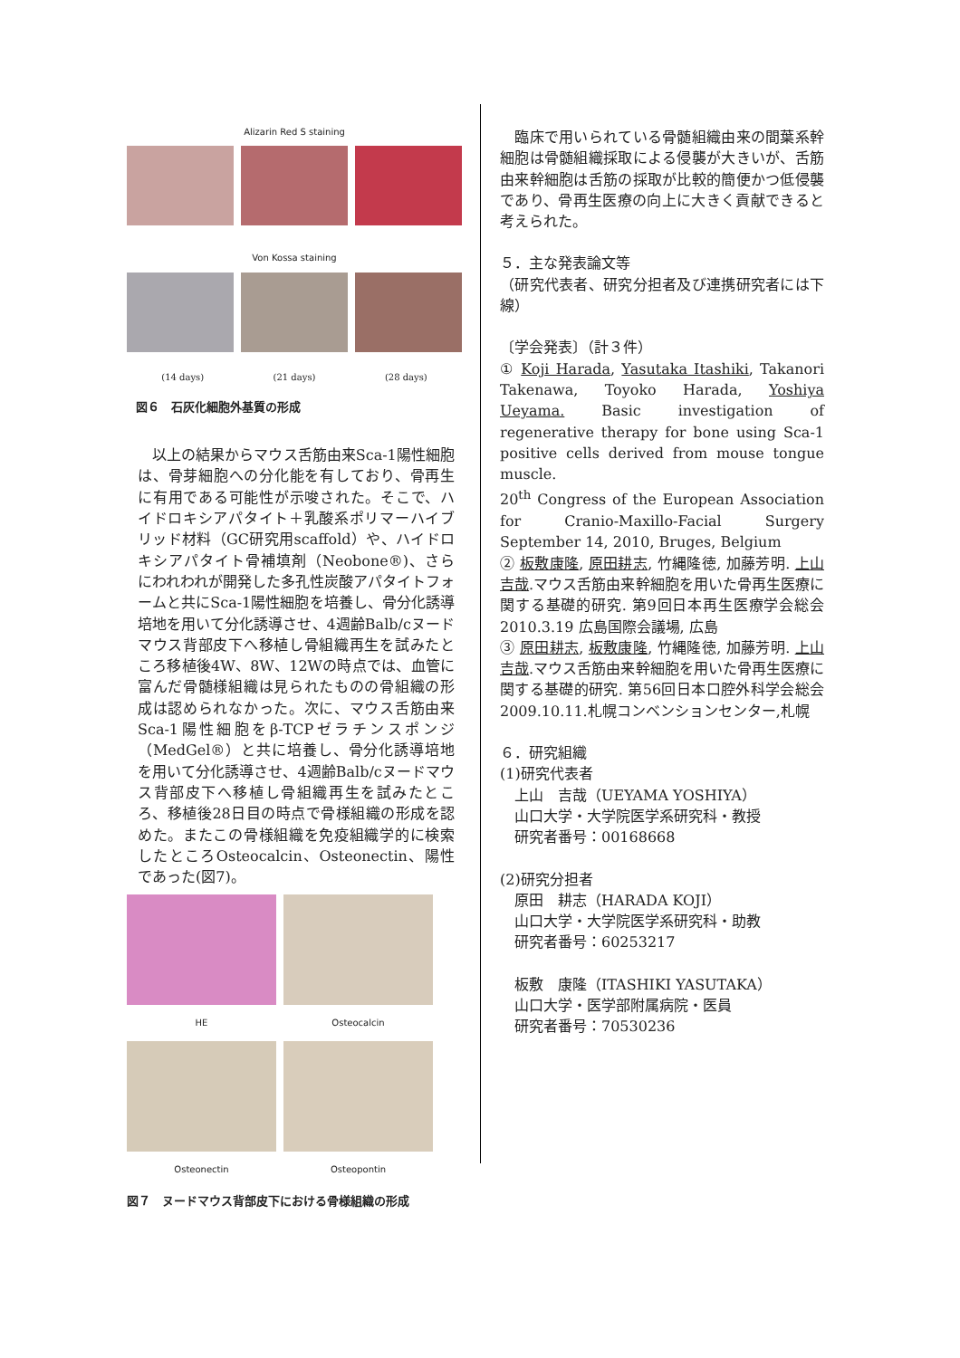Alizarin Red S staining
Von Kossa staining
(14 days) (21 days) (28 days)
図６　石灰化細胞外基質の形成
　以上の結果からマウス舌筋由来Sca-1陽性細胞は、骨芽細胞への分化能を有しており、骨再生に有用である可能性が示唆された。そこで、ハイドロキシアパタイト＋乳酸系ポリマーハイブリッド材料（GC研究用scaffold）や、ハイドロキシアパタイト骨補填剤（Neobone®)、さらにわれわれが開発した多孔性炭酸アパタイトフォームと共にSca-1陽性細胞を培養し、骨分化誘導培地を用いて分化誘導させ、4週齢Balb/cヌードマウス背部皮下へ移植し骨組織再生を試みたところ移植後4W、8W、12Wの時点では、血管に富んだ骨髄様組織は見られたものの骨組織の形成は認められなかった。次に、マウス舌筋由来Sca-1陽性細胞をβ-TCPゼラチンスポンジ（MedGel®）と共に培養し、骨分化誘導培地を用いて分化誘導させ、4週齢Balb/cヌードマウス背部皮下へ移植し骨組織再生を試みたところ、移植後28日目の時点で骨様組織の形成を認めた。またこの骨様組織を免疫組織学的に検索したところOsteocalcin、Osteonectin、陽性であった(図7)。
HE
Osteocalcin
Osteonectin
Osteopontin
図７　ヌードマウス背部皮下における骨様組織の形成
　臨床で用いられている骨髄組織由来の間葉系幹細胞は骨髄組織採取による侵襲が大きいが、舌筋由来幹細胞は舌筋の採取が比較的簡便かつ低侵襲であり、骨再生医療の向上に大きく貢献できると考えられた。
５．主な発表論文等
（研究代表者、研究分担者及び連携研究者には下線）
〔学会発表〕（計３件）
① Koji Harada, Yasutaka Itashiki, Takanori Takenawa, Toyoko Harada, Yoshiya Ueyama. Basic investigation of regenerative therapy for bone using Sca-1 positive cells derived from mouse tongue muscle.
20<sup>th</sup> Congress of the European Association for Cranio-Maxillo-Facial Surgery September 14, 2010, Bruges, Belgium
② 板敷康隆, 原田耕志, 竹縄隆徳, 加藤芳明. 上山吉哉.マウス舌筋由来幹細胞を用いた骨再生医療に関する基礎的研究. 第9回日本再生医療学会総会 2010.3.19 広島国際会議場, 広島
③ 原田耕志, 板敷康隆, 竹縄隆徳, 加藤芳明. 上山吉哉.マウス舌筋由来幹細胞を用いた骨再生医療に関する基礎的研究. 第56回日本口腔外科学会総会 2009.10.11.札幌コンベンションセンター,札幌
６．研究組織
(1)研究代表者
　上山　吉哉（UEYAMA YOSHIYA）
　山口大学・大学院医学系研究科・教授
　研究者番号：00168668
(2)研究分担者
　原田　耕志（HARADA KOJI）
　山口大学・大学院医学系研究科・助教
　研究者番号：60253217
　板敷　康隆（ITASHIKI YASUTAKA）
　山口大学・医学部附属病院・医員
　研究者番号：70530236